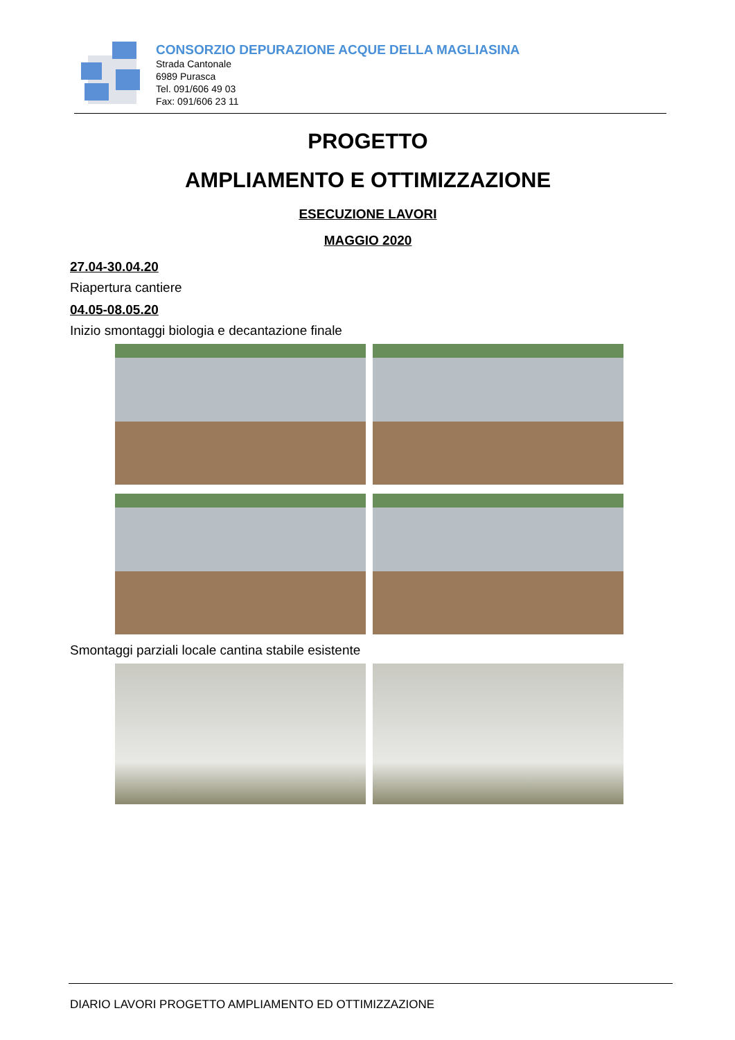CONSORZIO DEPURAZIONE ACQUE DELLA MAGLIASINA
Strada Cantonale
6989 Purasca
Tel. 091/606 49 03
Fax: 091/606 23 11
PROGETTO
AMPLIAMENTO E OTTIMIZZAZIONE
ESECUZIONE LAVORI
MAGGIO 2020
27.04-30.04.20
Riapertura cantiere
04.05-08.05.20
Inizio smontaggi biologia e decantazione finale
Smontaggi parziali locale cantina stabile esistente
DIARIO LAVORI PROGETTO AMPLIAMENTO ED OTTIMIZZAZIONE